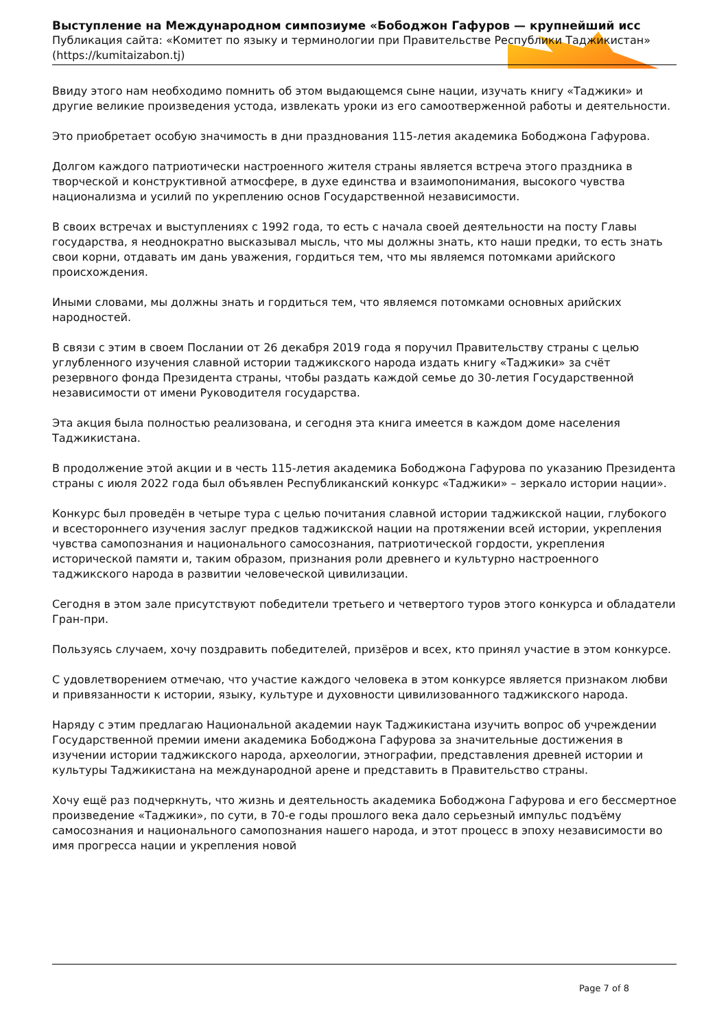Выступление на Международном симпозиуме «Бободжон Гафуров — крупнейший исс
Публикация сайта: «Комитет по языку и терминологии при Правительстве Республики Таджикистан» (https://kumitaizabon.tj)
Ввиду этого нам необходимо помнить об этом выдающемся сыне нации, изучать книгу «Таджики» и другие великие произведения устода, извлекать уроки из его самоотверженной работы и деятельности.
Это приобретает особую значимость в дни празднования 115-летия академика Бободжона Гафурова.
Долгом каждого патриотически настроенного жителя страны является встреча этого праздника в творческой и конструктивной атмосфере, в духе единства и взаимопонимания, высокого чувства национализма и усилий по укреплению основ Государственной независимости.
В своих встречах и выступлениях с 1992 года, то есть с начала своей деятельности на посту Главы государства, я неоднократно высказывал мысль, что мы должны знать, кто наши предки, то есть знать свои корни, отдавать им дань уважения, гордиться тем, что мы являемся потомками арийского происхождения.
Иными словами, мы должны знать и гордиться тем, что являемся потомками основных арийских народностей.
В связи с этим в своем Послании от 26 декабря 2019 года я поручил Правительству страны с целью углубленного изучения славной истории таджикского народа издать книгу «Таджики» за счёт резервного фонда Президента страны, чтобы раздать каждой семье до 30-летия Государственной независимости от имени Руководителя государства.
Эта акция была полностью реализована, и сегодня эта книга имеется в каждом доме населения Таджикистана.
В продолжение этой акции и в честь 115-летия академика Бободжона Гафурова по указанию Президента страны с июля 2022 года был объявлен Республиканский конкурс «Таджики» – зеркало истории нации».
Конкурс был проведён в четыре тура с целью почитания славной истории таджикской нации, глубокого и всестороннего изучения заслуг предков таджикской нации на протяжении всей истории, укрепления чувства самопознания и национального самосознания, патриотической гордости, укрепления исторической памяти и, таким образом, признания роли древнего и культурно настроенного таджикского народа в развитии человеческой цивилизации.
Сегодня в этом зале присутствуют победители третьего и четвертого туров этого конкурса и обладатели Гран-при.
Пользуясь случаем, хочу поздравить победителей, призёров и всех, кто принял участие в этом конкурсе.
С удовлетворением отмечаю, что участие каждого человека в этом конкурсе является признаком любви и привязанности к истории, языку, культуре и духовности цивилизованного таджикского народа.
Наряду с этим предлагаю Национальной академии наук Таджикистана изучить вопрос об учреждении Государственной премии имени академика Бободжона Гафурова за значительные достижения в изучении истории таджикского народа, археологии, этнографии, представления древней истории и культуры Таджикистана на международной арене и представить в Правительство страны.
Хочу ещё раз подчеркнуть, что жизнь и деятельность академика Бободжона Гафурова и его бессмертное произведение «Таджики», по сути, в 70-е годы прошлого века дало серьезный импульс подъёму самосознания и национального самопознания нашего народа, и этот процесс в эпоху независимости во имя прогресса нации и укрепления новой
Page 7 of 8